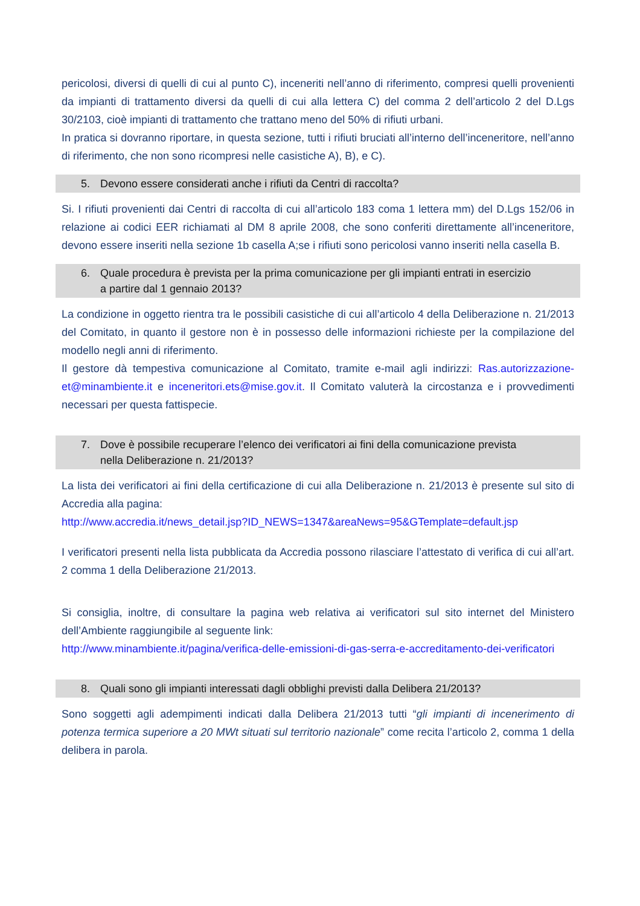pericolosi, diversi di quelli di cui al punto C), inceneriti nell’anno di riferimento, compresi quelli provenienti da impianti di trattamento diversi da quelli di cui alla lettera C) del comma 2 dell’articolo 2 del D.Lgs 30/2103, cioè impianti di trattamento che trattano meno del 50% di rifiuti urbani.
In pratica si dovranno riportare, in questa sezione, tutti i rifiuti bruciati all’interno dell’inceneritore, nell’anno di riferimento, che non sono ricompresi nelle casistiche A), B), e C).
5. Devono essere considerati anche i rifiuti da Centri di raccolta?
Si. I rifiuti provenienti dai Centri di raccolta di cui all’articolo 183 coma 1 lettera mm) del D.Lgs 152/06 in relazione ai codici EER richiamati al DM 8 aprile 2008, che sono conferiti direttamente all’inceneritore, devono essere inseriti nella sezione 1b casella A;se i rifiuti sono pericolosi vanno inseriti nella casella B.
6. Quale procedura è prevista per la prima comunicazione per gli impianti entrati in esercizio
a partire dal 1 gennaio 2013?
La condizione in oggetto rientra tra le possibili casistiche di cui all’articolo 4 della Deliberazione n. 21/2013 del Comitato, in quanto il gestore non è in possesso delle informazioni richieste per la compilazione del modello negli anni di riferimento.
Il gestore dà tempestiva comunicazione al Comitato, tramite e-mail agli indirizzi: Ras.autorizzazione-et@minambiente.it e inceneritori.ets@mise.gov.it. Il Comitato valuterà la circostanza e i provvedimenti necessari per questa fattispecie.
7. Dove è possibile recuperare l’elenco dei verificatori ai fini della comunicazione prevista
nella Deliberazione n. 21/2013?
La lista dei verificatori ai fini della certificazione di cui alla Deliberazione n. 21/2013 è presente sul sito di Accredia alla pagina:
http://www.accredia.it/news_detail.jsp?ID_NEWS=1347&areaNews=95&GTemplate=default.jsp
I verificatori presenti nella lista pubblicata da Accredia possono rilasciare l’attestato di verifica di cui all’art. 2 comma 1 della Deliberazione 21/2013.
Si consiglia, inoltre, di consultare la pagina web relativa ai verificatori sul sito internet del Ministero dell’Ambiente raggiungibile al seguente link:
http://www.minambiente.it/pagina/verifica-delle-emissioni-di-gas-serra-e-accreditamento-dei-verificatori
8. Quali sono gli impianti interessati dagli obblighi previsti dalla Delibera 21/2013?
Sono soggetti agli adempimenti indicati dalla Delibera 21/2013 tutti “gli impianti di incenerimento di potenza termica superiore a 20 MWt situati sul territorio nazionale” come recita l’articolo 2, comma 1 della delibera in parola.